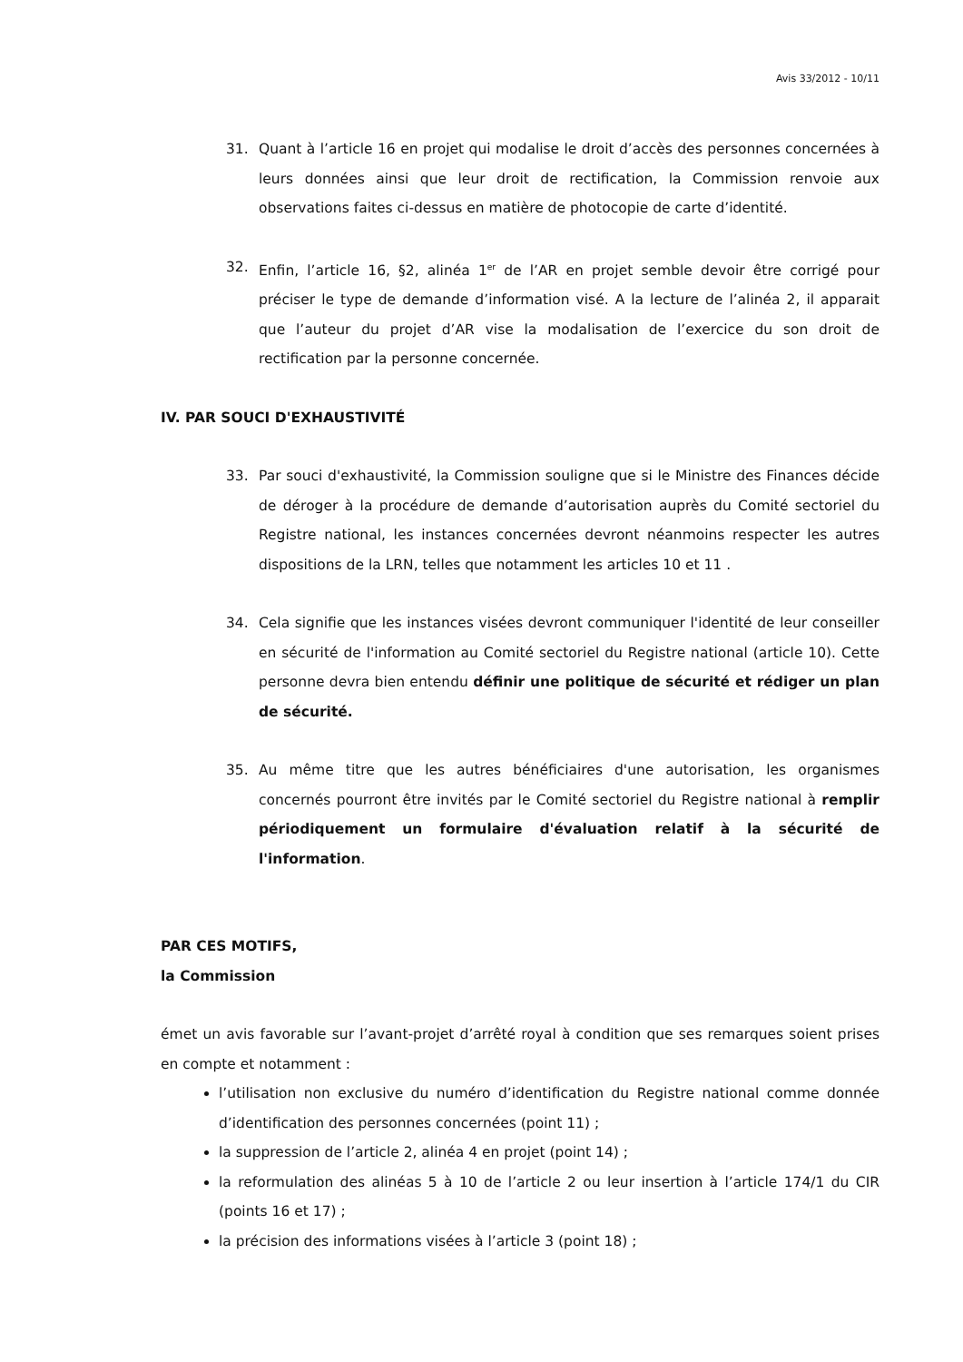Avis 33/2012 - 10/11
31. Quant à l’article 16 en projet qui modalise le droit d’accès des personnes concernées à leurs données ainsi que leur droit de rectification, la Commission renvoie aux observations faites ci-dessus en matière de photocopie de carte d’identité.
32. Enfin, l’article 16, §2, alinéa 1<sup>er</sup> de l’AR en projet semble devoir être corrigé pour préciser le type de demande d’information visé. A la lecture de l’alinéa 2, il apparait que l’auteur du projet d’AR vise la modalisation de l’exercice du son droit de rectification par la personne concernée.
IV. PAR SOUCI D'EXHAUSTIVITÉ
33. Par souci d'exhaustivité, la Commission souligne que si le Ministre des Finances décide de déroger à la procédure de demande d’autorisation auprès du Comité sectoriel du Registre national, les instances concernées devront néanmoins respecter les autres dispositions de la LRN, telles que notamment les articles 10 et 11 .
34. Cela signifie que les instances visées devront communiquer l'identité de leur conseiller en sécurité de l'information au Comité sectoriel du Registre national (article 10). Cette personne devra bien entendu définir une politique de sécurité et rédiger un plan de sécurité.
35. Au même titre que les autres bénéficiaires d'une autorisation, les organismes concernés pourront être invités par le Comité sectoriel du Registre national à remplir périodiquement un formulaire d'évaluation relatif à la sécurité de l'information.
PAR CES MOTIFS,
la Commission
émet un avis favorable sur l’avant-projet d’arrêté royal à condition que ses remarques soient prises en compte et notamment :
l’utilisation non exclusive du numéro d’identification du Registre national comme donnée d’identification des personnes concernées (point 11) ;
la suppression de l’article 2, alinéa 4 en projet (point 14) ;
la reformulation des alinéas 5 à 10 de l’article 2 ou leur insertion à l’article 174/1 du CIR (points 16 et 17) ;
la précision des informations visées à l’article 3 (point 18) ;